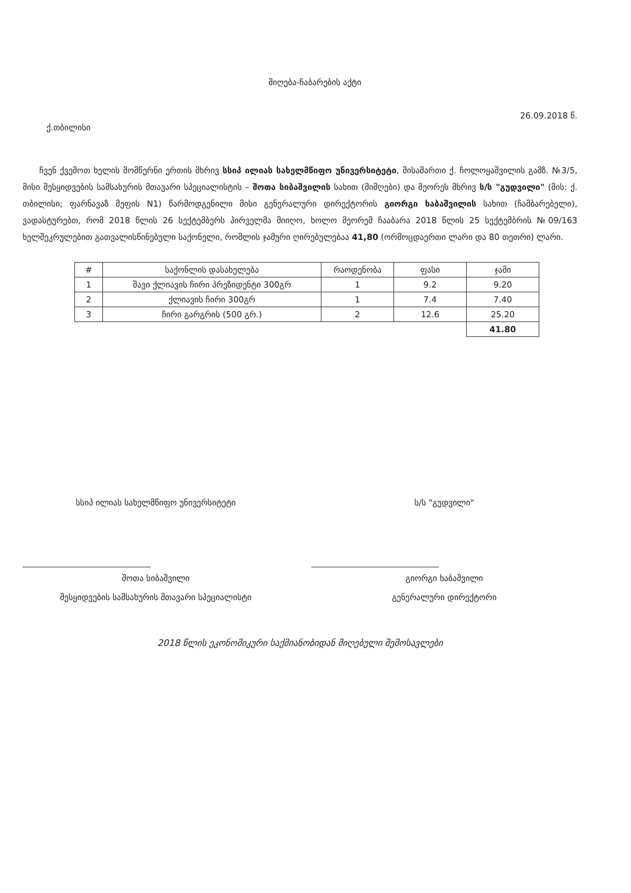მიღება-ჩაბარების აქტი
ქ.თბილისი 26.09.2018 წ.
ჩვენ ქვემოთ ხელის მომწერნი ერთის მხრივ სსიპ ილიას სახელმწიფო უნივერსიტეტი, მისამართი ქ. ჩოლოყაშვილის გამზ. №3/5, მისი შესყიდვების სამსახურის მთავარი სპეციალისტის – შოთა სიბაშვილის სახით (მიმღები) და მეორეს მხრივ ს/ს "გუდვილი" (მის: ქ. თბილისი; ფარნავაზ მეფის N1) წარმოდგენილი მისი გენერალური დირექტორის გიორგი ხაბაშვილის სახით (ჩამბარებელი), ვადასტურებთ, რომ 2018 წლის 26 სექტემბერს პირველმა მიიღო, ხოლო მეორემ ჩააბარა 2018 წლის 25 სექტემბრის №09/163 ხელშეკრულებით გათვალისწინებული საქონელი, რომლის ჯამური ღირებულებაა 41,80 (ორმოცდაერთი ლარი და 80 თეთრი) ლარი.
| # | საქონლის დასახელება | რაოდენობა | ფასი | ჯამი |
| --- | --- | --- | --- | --- |
| 1 | შავი ქლიავის ჩირი პრეზიდენტი 300გრ | 1 | 9.2 | 9.20 |
| 2 | ქლიავის ჩირი 300გრ | 1 | 7.4 | 7.40 |
| 3 | ჩირი გარგრის (500 გრ.) | 2 | 12.6 | 25.20 |
| | | | | 41.80 |
სსიპ ილიას სახელმწიფო უნივერსიტეტი
შოთა სიბაშვილი
შესყიდვების სამსახურის მთავარი სპეციალისტი
ს/ს "გუდვილი"
გიორგი ხაბაშვილი
გენერალური დირექტორი
2018 წლის ეკონომიკური საქმიანობიდან მიღებული შემოსავლები